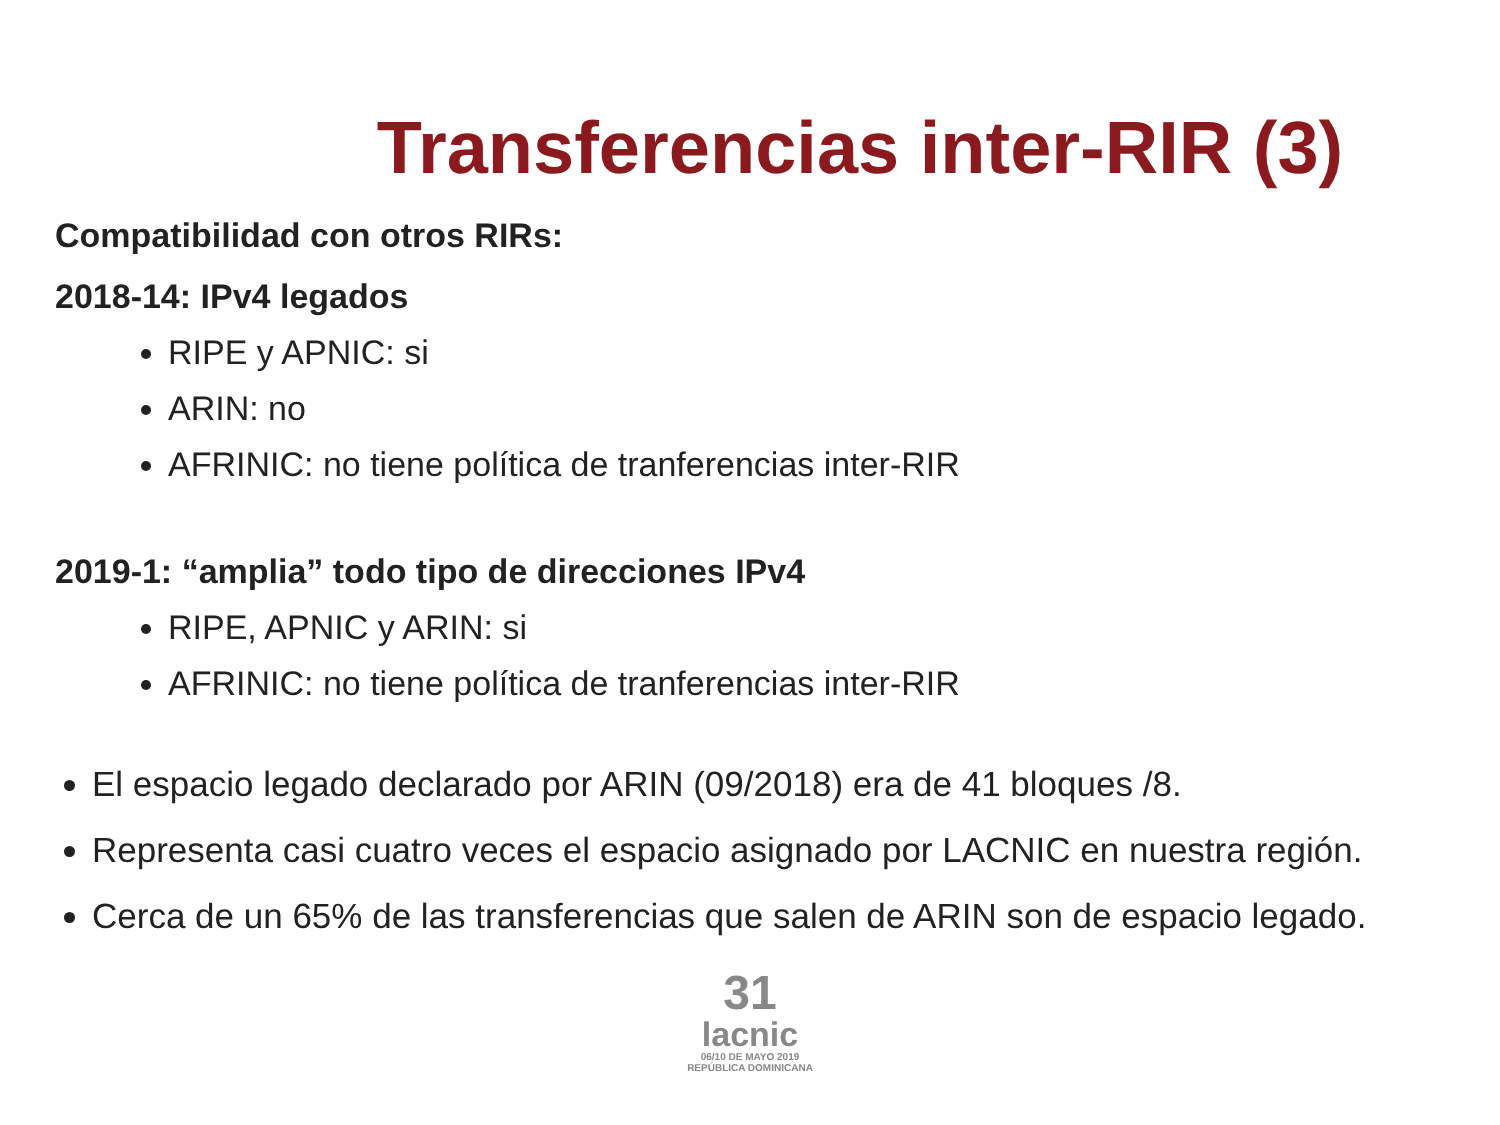Transferencias inter-RIR (3)
Compatibilidad con otros RIRs:
2018-14: IPv4 legados
RIPE y APNIC: si
ARIN: no
AFRINIC: no tiene política de tranferencias inter-RIR
2019-1: “amplia” todo tipo de direcciones IPv4
RIPE, APNIC y ARIN: si
AFRINIC: no tiene política de tranferencias inter-RIR
El espacio legado declarado por ARIN (09/2018) era de 41 bloques /8.
Representa casi cuatro veces el espacio asignado por LACNIC en nuestra región.
Cerca de un 65% de las transferencias que salen de ARIN son de espacio legado.
31
lacnic
06/10 DE MAYO 2019
REPÚBLICA DOMINICANA